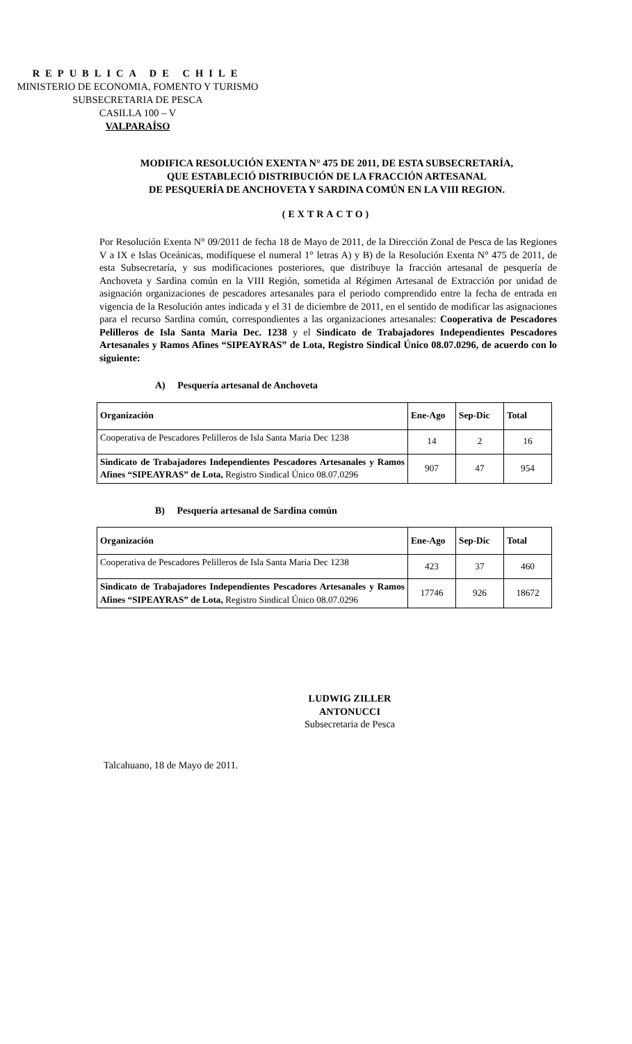REPUBLICA DE CHILE
MINISTERIO DE ECONOMIA, FOMENTO Y TURISMO
SUBSECRETARIA DE PESCA
CASILLA 100 – V
VALPARAÍSO
MODIFICA RESOLUCIÓN EXENTA N° 475 DE 2011, DE ESTA SUBSECRETARÍA,
QUE ESTABLECIÓ DISTRIBUCIÓN DE LA FRACCIÓN ARTESANAL
DE PESQUERÍA DE ANCHOVETA Y SARDINA COMÚN EN LA VIII REGION.
(EXTRACTO)
Por Resolución Exenta N° 09/2011 de fecha 18 de Mayo de 2011, de la Dirección Zonal de Pesca de las Regiones V a IX e Islas Oceánicas, modifíquese el numeral 1° letras A) y B) de la Resolución Exenta N° 475 de 2011, de esta Subsecretaría, y sus modificaciones posteriores, que distribuye la fracción artesanal de pesquería de Anchoveta y Sardina común en la VIII Región, sometida al Régimen Artesanal de Extracción por unidad de asignación organizaciones de pescadores artesanales para el periodo comprendido entre la fecha de entrada en vigencia de la Resolución antes indicada y el 31 de diciembre de 2011, en el sentido de modificar las asignaciones para el recurso Sardina común, correspondientes a las organizaciones artesanales: Cooperativa de Pescadores Pelilleros de Isla Santa Maria Dec. 1238 y el Sindicato de Trabajadores Independientes Pescadores Artesanales y Ramos Afines “SIPEAYRAS” de Lota, Registro Sindical Único 08.07.0296, de acuerdo con lo siguiente:
A) Pesquería artesanal de Anchoveta
| Organización | Ene-Ago | Sep-Dic | Total |
| --- | --- | --- | --- |
| Cooperativa de Pescadores Pelilleros de Isla Santa Maria Dec 1238 | 14 | 2 | 16 |
| Sindicato de Trabajadores Independientes Pescadores Artesanales y Ramos Afines “SIPEAYRAS” de Lota, Registro Sindical Único 08.07.0296 | 907 | 47 | 954 |
B) Pesquería artesanal de Sardina común
| Organización | Ene-Ago | Sep-Dic | Total |
| --- | --- | --- | --- |
| Cooperativa de Pescadores Pelilleros de Isla Santa Maria Dec 1238 | 423 | 37 | 460 |
| Sindicato de Trabajadores Independientes Pescadores Artesanales y Ramos Afines “SIPEAYRAS” de Lota, Registro Sindical Único 08.07.0296 | 17746 | 926 | 18672 |
LUDWIG ZILLER ANTONUCCI
Subsecretaria de Pesca
Talcahuano, 18 de Mayo de 2011.